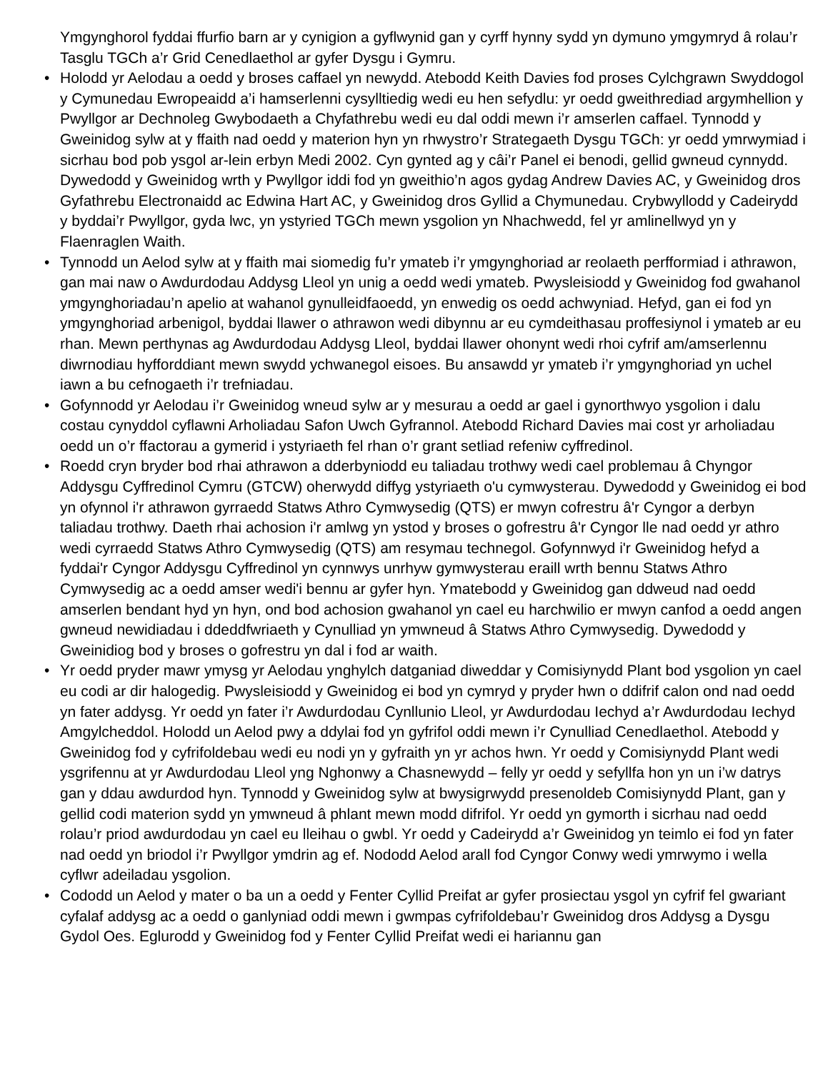Ymgynghorol fyddai ffurfio barn ar y cynigion a gyflwynid gan y cyrff hynny sydd yn dymuno ymgymryd â rolau’r Tasglu TGCh a’r Grid Cenedlaethol ar gyfer Dysgu i Gymru.
• Holodd yr Aelodau a oedd y broses caffael yn newydd. Atebodd Keith Davies fod proses Cylchgrawn Swyddogol y Cymunedau Ewropeaidd a’i hamserlenni cysylltiedig wedi eu hen sefydlu: yr oedd gweithrediad argymhellion y Pwyllgor ar Dechnoleg Gwybodaeth a Chyfathrebu wedi eu dal oddi mewn i’r amserlen caffael. Tynnodd y Gweinidog sylw at y ffaith nad oedd y materion hyn yn rhwystro’r Strategaeth Dysgu TGCh: yr oedd ymrwymiad i sicrhau bod pob ysgol ar-lein erbyn Medi 2002. Cyn gynted ag y câi’r Panel ei benodi, gellid gwneud cynnydd. Dywedodd y Gweinidog wrth y Pwyllgor iddi fod yn gweithio’n agos gydag Andrew Davies AC, y Gweinidog dros Gyfathrebu Electronaidd ac Edwina Hart AC, y Gweinidog dros Gyllid a Chymunedau. Crybwyllodd y Cadeirydd y byddai’r Pwyllgor, gyda lwc, yn ystyried TGCh mewn ysgolion yn Nhachwedd, fel yr amlinellwyd yn y Flaenraglen Waith.
• Tynnodd un Aelod sylw at y ffaith mai siomedig fu’r ymateb i’r ymgynghoriad ar reolaeth perfformiad i athrawon, gan mai naw o Awdurdodau Addysg Lleol yn unig a oedd wedi ymateb. Pwysleisiodd y Gweinidog fod gwahanol ymgynghoriadau’n apelio at wahanol gynulleidfaoedd, yn enwedig os oedd achwyniad. Hefyd, gan ei fod yn ymgynghoriad arbenigol, byddai llawer o athrawon wedi dibynnu ar eu cymdeithasau proffesiynol i ymateb ar eu rhan. Mewn perthynas ag Awdurdodau Addysg Lleol, byddai llawer ohonynt wedi rhoi cyfrif am/amserlennu diwrnodiau hyfforddiant mewn swydd ychwanegol eisoes. Bu ansawdd yr ymateb i’r ymgynghoriad yn uchel iawn a bu cefnogaeth i’r trefniadau.
• Gofynnodd yr Aelodau i’r Gweinidog wneud sylw ar y mesurau a oedd ar gael i gynorthwyo ysgolion i dalu costau cynyddol cyflawni Arholiadau Safon Uwch Gyfrannol. Atebodd Richard Davies mai cost yr arholiadau oedd un o’r ffactorau a gymerid i ystyriaeth fel rhan o’r grant setliad refeniw cyffredinol.
• Roedd cryn bryder bod rhai athrawon a dderbyniodd eu taliadau trothwy wedi cael problemau â Chyngor Addysgu Cyffredinol Cymru (GTCW) oherwydd diffyg ystyriaeth o'u cymwysterau. Dywedodd y Gweinidog ei bod yn ofynnol i'r athrawon gyrraedd Statws Athro Cymwysedig (QTS) er mwyn cofrestru â'r Cyngor a derbyn taliadau trothwy. Daeth rhai achosion i'r amlwg yn ystod y broses o gofrestru â'r Cyngor lle nad oedd yr athro wedi cyrraedd Statws Athro Cymwysedig (QTS) am resymau technegol. Gofynnwyd i'r Gweinidog hefyd a fyddai'r Cyngor Addysgu Cyffredinol yn cynnwys unrhyw gymwysterau eraill wrth bennu Statws Athro Cymwysedig ac a oedd amser wedi'i bennu ar gyfer hyn. Ymatebodd y Gweinidog gan ddweud nad oedd amserlen bendant hyd yn hyn, ond bod achosion gwahanol yn cael eu harchwilio er mwyn canfod a oedd angen gwneud newidiadau i ddeddfwriaeth y Cynulliad yn ymwneud â Statws Athro Cymwysedig. Dywedodd y Gweinidiog bod y broses o gofrestru yn dal i fod ar waith.
• Yr oedd pryder mawr ymysg yr Aelodau ynghylch datganiad diweddar y Comisiynydd Plant bod ysgolion yn cael eu codi ar dir halogedig. Pwysleisiodd y Gweinidog ei bod yn cymryd y pryder hwn o ddifrif calon ond nad oedd yn fater addysg. Yr oedd yn fater i’r Awdurdodau Cynllunio Lleol, yr Awdurdodau Iechyd a’r Awdurdodau Iechyd Amgylcheddol. Holodd un Aelod pwy a ddylai fod yn gyfrifol oddi mewn i’r Cynulliad Cenedlaethol. Atebodd y Gweinidog fod y cyfrifoldebau wedi eu nodi yn y gyfraith yn yr achos hwn. Yr oedd y Comisiynydd Plant wedi ysgrifennu at yr Awdurdodau Lleol yng Nghonwy a Chasnewydd – felly yr oedd y sefyllfa hon yn un i’w datrys gan y ddau awdurdod hyn. Tynnodd y Gweinidog sylw at bwysigrwydd presenoldeb Comisiynydd Plant, gan y gellid codi materion sydd yn ymwneud â phlant mewn modd difrifol. Yr oedd yn gymorth i sicrhau nad oedd rolau’r priod awdurdodau yn cael eu lleihau o gwbl. Yr oedd y Cadeirydd a’r Gweinidog yn teimlo ei fod yn fater nad oedd yn briodol i’r Pwyllgor ymdrin ag ef. Nododd Aelod arall fod Cyngor Conwy wedi ymrwymo i wella cyflwr adeiladau ysgolion.
• Cododd un Aelod y mater o ba un a oedd y Fenter Cyllid Preifat ar gyfer prosiectau ysgol yn cyfrif fel gwariant cyfalaf addysg ac a oedd o ganlyniad oddi mewn i gwmpas cyfrifoldebau’r Gweinidog dros Addysg a Dysgu Gydol Oes. Eglurodd y Gweinidog fod y Fenter Cyllid Preifat wedi ei hariannu gan